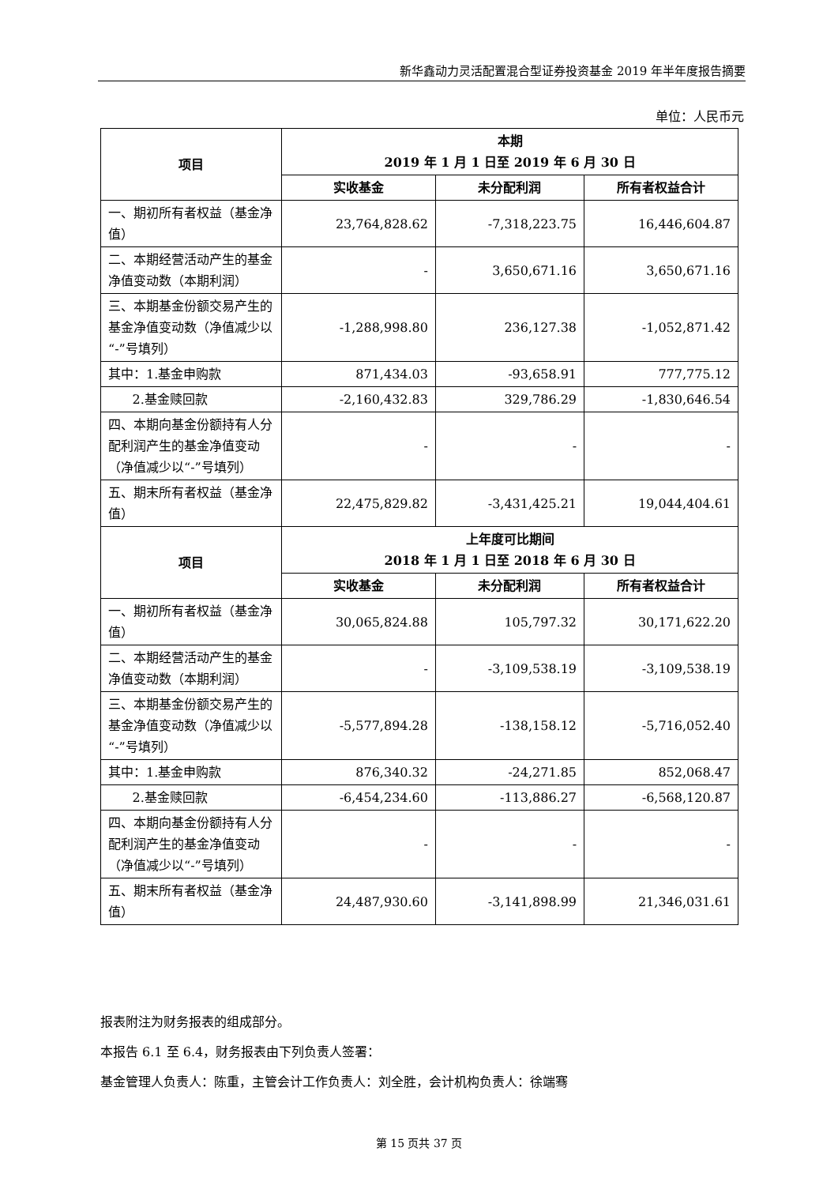新华鑫动力灵活配置混合型证券投资基金 2019 年半年度报告摘要
单位：人民币元
| 项目 | 本期 2019 年 1 月 1 日至 2019 年 6 月 30 日 | | |
| --- | --- | --- | --- |
| | 实收基金 | 未分配利润 | 所有者权益合计 |
| 一、期初所有者权益（基金净值） | 23,764,828.62 | -7,318,223.75 | 16,446,604.87 |
| 二、本期经营活动产生的基金净值变动数（本期利润） | - | 3,650,671.16 | 3,650,671.16 |
| 三、本期基金份额交易产生的基金净值变动数（净值减少以“-”号填列） | -1,288,998.80 | 236,127.38 | -1,052,871.42 |
| 其中：1.基金申购款 | 871,434.03 | -93,658.91 | 777,775.12 |
| 2.基金赎回款 | -2,160,432.83 | 329,786.29 | -1,830,646.54 |
| 四、本期向基金份额持有人分配利润产生的基金净值变动（净值减少以“-”号填列） | - | - | - |
| 五、期末所有者权益（基金净值） | 22,475,829.82 | -3,431,425.21 | 19,044,404.61 |
| 项目 | 上年度可比期间 2018 年 1 月 1 日至 2018 年 6 月 30 日 | | |
| | 实收基金 | 未分配利润 | 所有者权益合计 |
| 一、期初所有者权益（基金净值） | 30,065,824.88 | 105,797.32 | 30,171,622.20 |
| 二、本期经营活动产生的基金净值变动数（本期利润） | - | -3,109,538.19 | -3,109,538.19 |
| 三、本期基金份额交易产生的基金净值变动数（净值减少以“-”号填列） | -5,577,894.28 | -138,158.12 | -5,716,052.40 |
| 其中：1.基金申购款 | 876,340.32 | -24,271.85 | 852,068.47 |
| 2.基金赎回款 | -6,454,234.60 | -113,886.27 | -6,568,120.87 |
| 四、本期向基金份额持有人分配利润产生的基金净值变动（净值减少以“-”号填列） | - | - | - |
| 五、期末所有者权益（基金净值） | 24,487,930.60 | -3,141,898.99 | 21,346,031.61 |
报表附注为财务报表的组成部分。
本报告 6.1 至 6.4，财务报表由下列负责人签署：
基金管理人负责人：陈重，主管会计工作负责人：刘全胜，会计机构负责人：徐端骞
第 15 页共 37 页